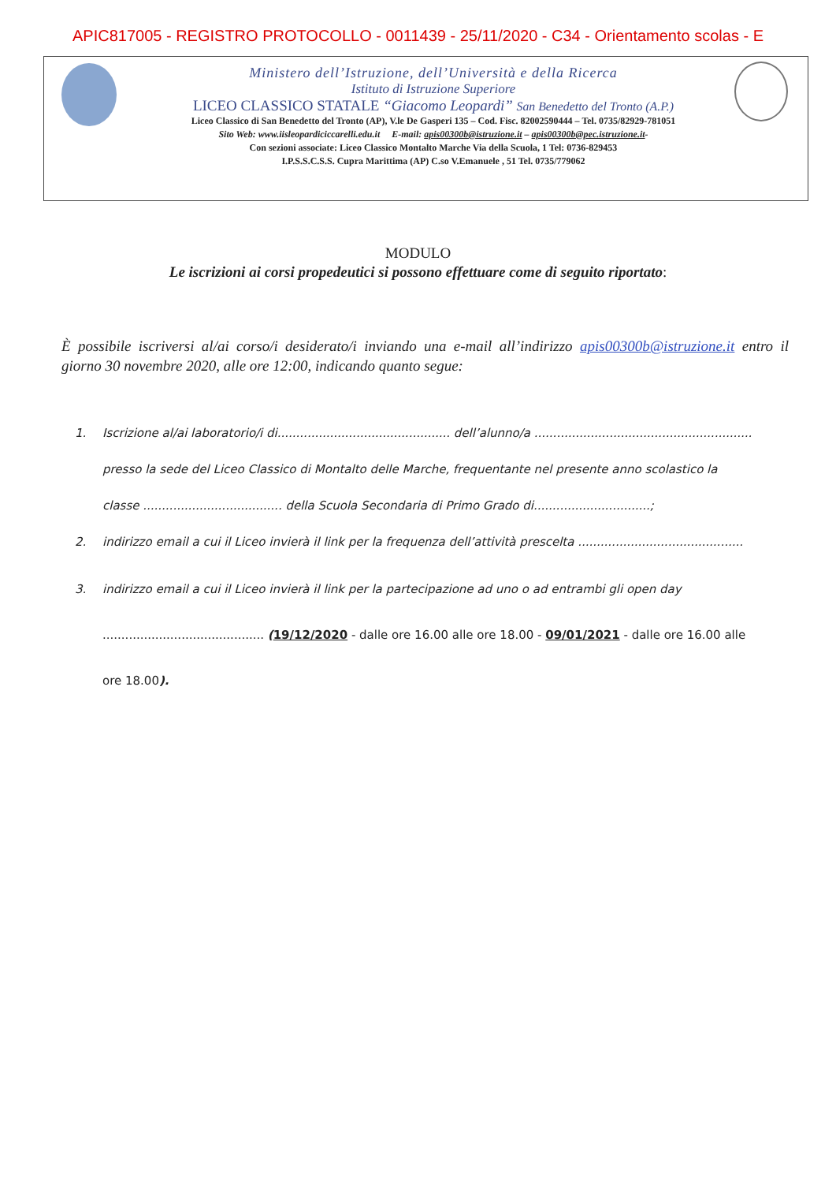APIC817005 - REGISTRO PROTOCOLLO - 0011439 - 25/11/2020 - C34 - Orientamento scolas - E
Ministero dell’Istruzione, dell’Università e della Ricerca
Istituto di Istruzione Superiore
LICEO CLASSICO STATALE “Giacomo Leopardi” San Benedetto del Tronto (A.P.)
Liceo Classico di San Benedetto del Tronto (AP), V.le De Gasperi 135 – Cod. Fisc. 82002590444 – Tel. 0735/82929-781051
Sito Web: www.iisleopardiciccarelli.edu.it E-mail: apis00300b@istruzione.it – apis00300b@pec.istruzione.it-
Con sezioni associate: Liceo Classico Montalto Marche Via della Scuola, 1 Tel: 0736-829453
I.P.S.S.C.S.S. Cupra Marittima (AP) C.so V.Emanuele , 51 Tel. 0735/779062
MODULO
Le iscrizioni ai corsi propedeutici si possono effettuare come di seguito riportato:
È possibile iscriversi al/ai corso/i desiderato/i inviando una e-mail all’indirizzo apis00300b@istruzione.it entro il giorno 30 novembre 2020, alle ore 12:00, indicando quanto segue:
1. Iscrizione al/ai laboratorio/i di.............................................. dell’alunno/a ..........................................................
presso la sede del Liceo Classico di Montalto delle Marche, frequentante nel presente anno scolastico la
classe ..................................... della Scuola Secondaria di Primo Grado di...............................;
2. indirizzo email a cui il Liceo invierà il link per la frequenza dell’attività prescelta ............................................
3. indirizzo email a cui il Liceo invierà il link per la partecipazione ad uno o ad entrambi gli open day
........................................... (19/12/2020 - dalle ore 16.00 alle ore 18.00 - 09/01/2021 - dalle ore 16.00 alle
ore 18.00).